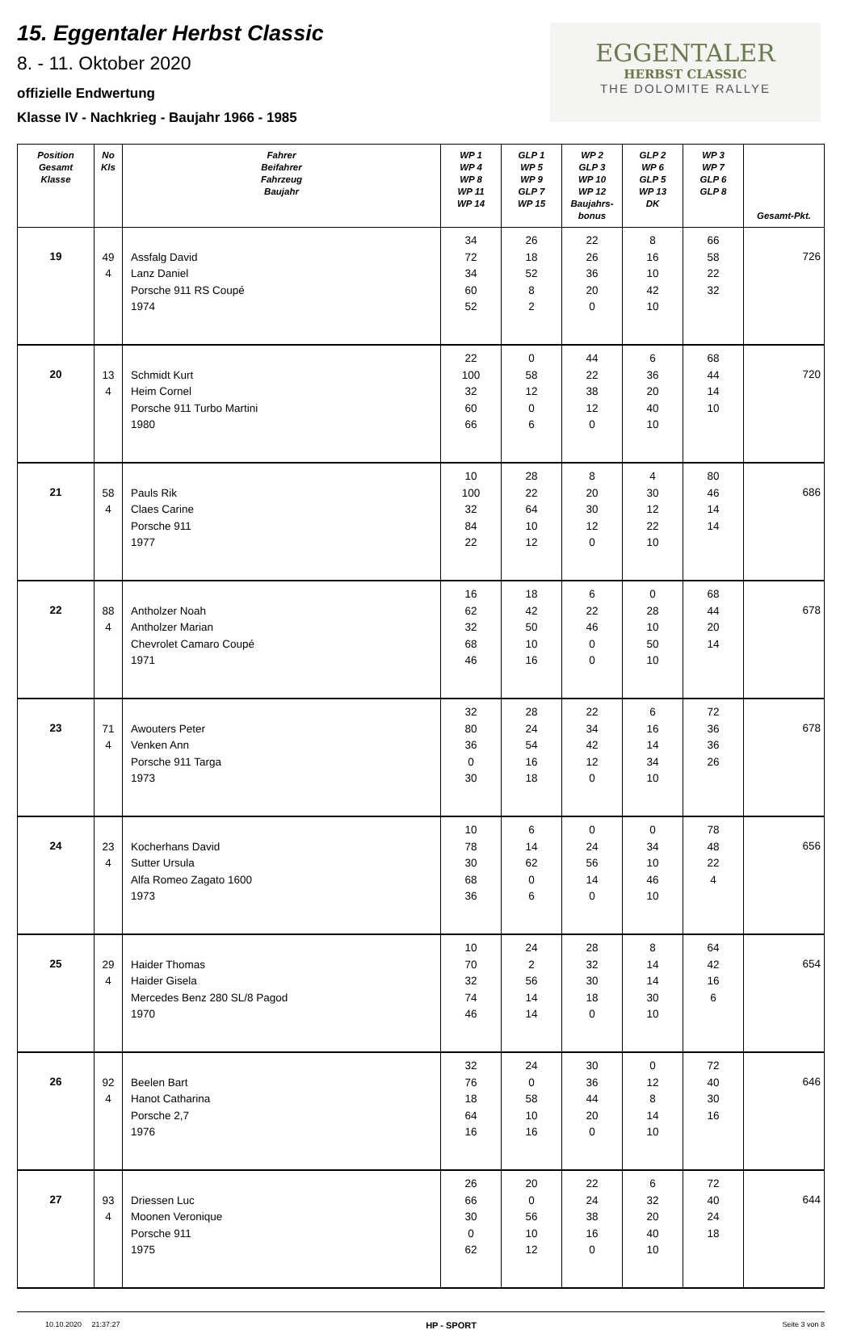15. Eggentaler Herbst Classic
8. - 11. Oktober 2020
offizielle Endwertung
Klasse IV - Nachkrieg - Baujahr 1966 - 1985
EGGENTALER
HERBST CLASSIC
THE DOLOMITE RALLYE
| Position Gesamt Klasse | No Kls | Fahrer Beifahrer Fahrzeug Baujahr | WP 1 WP 4 WP 8 WP 11 WP 14 | GLP 1 WP 5 WP 9 GLP 7 WP 15 | WP 2 GLP 3 WP 10 WP 12 Baujahrs- bonus | GLP 2 WP 6 GLP 5 WP 13 DK | WP 3 WP 7 GLP 6 GLP 8 | Gesamt-Pkt. |
| --- | --- | --- | --- | --- | --- | --- | --- | --- |
| 19 | 49 4 | Assfalg David Lanz Daniel Porsche 911 RS Coupé 1974 | 34 72 34 60 52 | 26 18 52 8 2 | 22 26 36 20 0 | 8 16 10 42 10 | 66 58 22 32 | 726 |
| 20 | 13 4 | Schmidt Kurt Heim Cornel Porsche 911 Turbo Martini 1980 | 22 100 32 60 66 | 0 58 12 0 6 | 44 22 38 12 0 | 6 36 20 40 10 | 68 44 14 10 | 720 |
| 21 | 58 4 | Pauls Rik Claes Carine Porsche 911 1977 | 10 100 32 84 22 | 28 22 64 10 12 | 8 20 30 12 0 | 4 30 12 22 10 | 80 46 14 14 | 686 |
| 22 | 88 4 | Antholzer Noah Antholzer Marian Chevrolet Camaro Coupé 1971 | 16 62 32 68 46 | 18 42 50 10 16 | 6 22 46 0 0 | 0 28 10 50 10 | 68 44 20 14 | 678 |
| 23 | 71 4 | Awouters Peter Venken Ann Porsche 911 Targa 1973 | 32 80 36 0 30 | 28 24 54 16 18 | 22 34 42 12 0 | 6 16 14 34 10 | 72 36 36 26 | 678 |
| 24 | 23 4 | Kocherhans David Sutter Ursula Alfa Romeo Zagato 1600 1973 | 10 78 30 68 36 | 6 14 62 0 6 | 0 24 56 14 0 | 0 34 10 46 10 | 78 48 22 4 | 656 |
| 25 | 29 4 | Haider Thomas Haider Gisela Mercedes Benz 280 SL/8 Pagod 1970 | 10 70 32 74 46 | 24 2 56 14 14 | 28 32 30 18 0 | 8 14 14 30 10 | 64 42 16 6 | 654 |
| 26 | 92 4 | Beelen Bart Hanot Catharina Porsche 2,7 1976 | 32 76 18 64 16 | 24 0 58 10 16 | 30 36 44 20 0 | 0 12 8 14 10 | 72 40 30 16 | 646 |
| 27 | 93 4 | Driessen Luc Moonen Veronique Porsche 911 1975 | 26 66 30 0 62 | 20 0 56 10 12 | 22 24 38 16 0 | 6 32 20 40 10 | 72 40 24 18 | 644 |
10.10.2020 21:37:27 HP - SPORT Seite 3 von 8